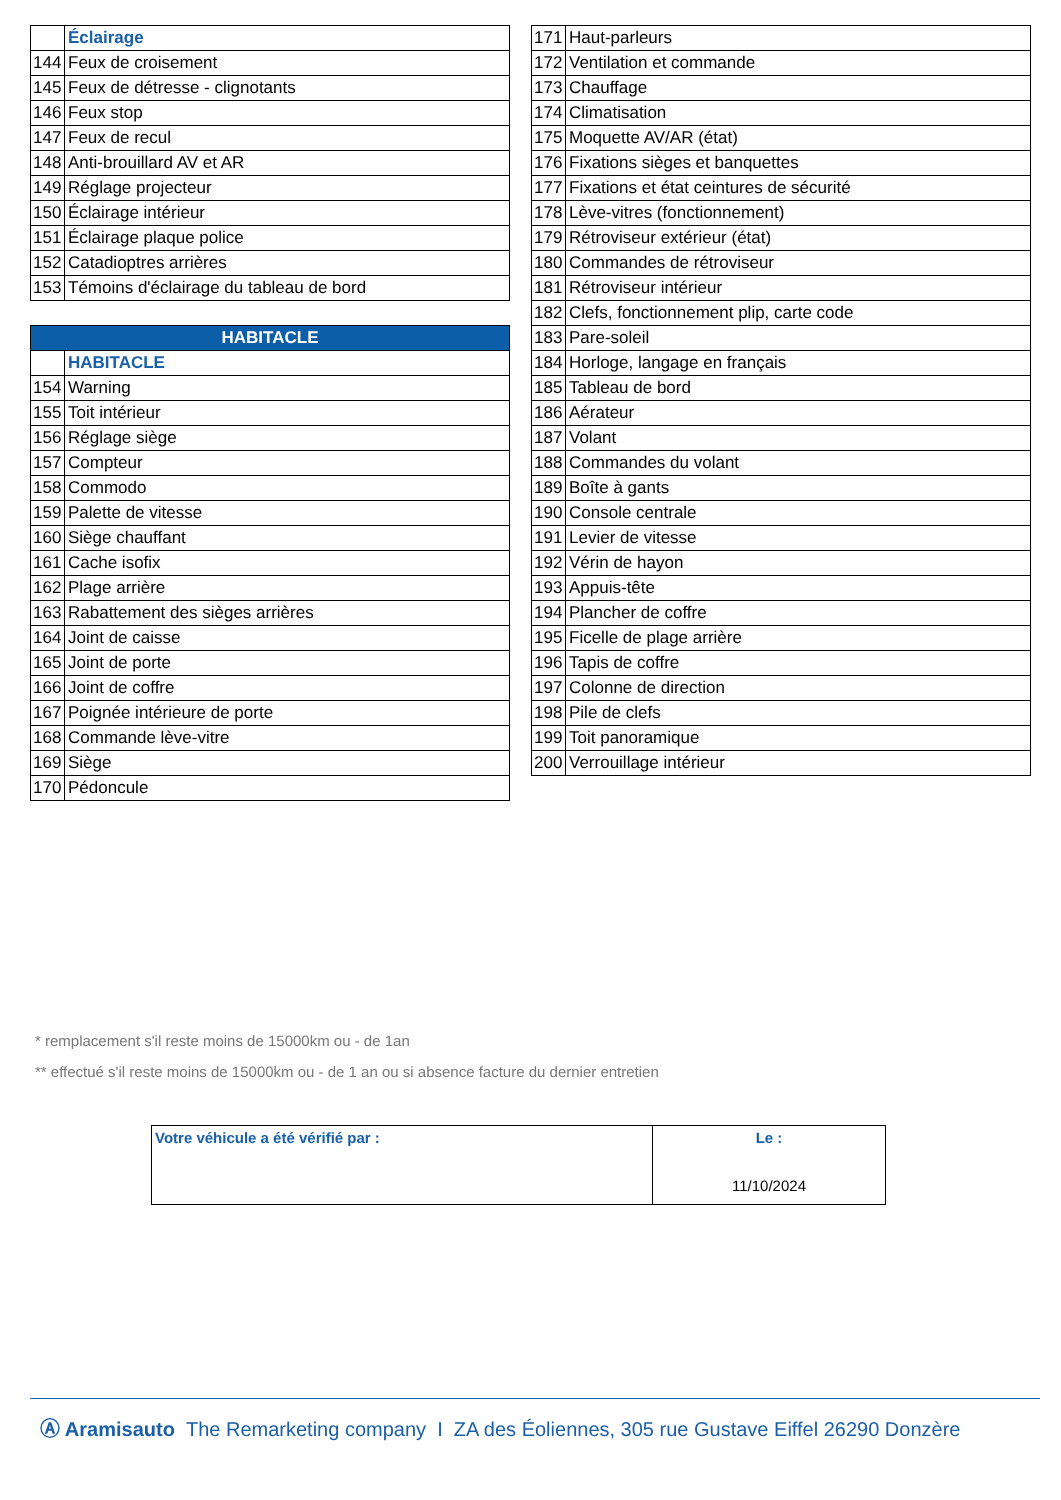| | Éclairage |
| 144 | Feux de croisement |
| 145 | Feux de détresse - clignotants |
| 146 | Feux stop |
| 147 | Feux de recul |
| 148 | Anti-brouillard AV et AR |
| 149 | Réglage projecteur |
| 150 | Éclairage intérieur |
| 151 | Éclairage plaque police |
| 152 | Catadioptres arrières |
| 153 | Témoins d'éclairage du tableau de bord |
| HABITACLE | |
| --- | --- |
| | HABITACLE |
| 154 | Warning |
| 155 | Toit intérieur |
| 156 | Réglage siège |
| 157 | Compteur |
| 158 | Commodo |
| 159 | Palette de vitesse |
| 160 | Siège chauffant |
| 161 | Cache isofix |
| 162 | Plage arrière |
| 163 | Rabattement des sièges arrières |
| 164 | Joint de caisse |
| 165 | Joint de porte |
| 166 | Joint de coffre |
| 167 | Poignée intérieure de porte |
| 168 | Commande lève-vitre |
| 169 | Siège |
| 170 | Pédoncule |
| 171 | Haut-parleurs |
| 172 | Ventilation et commande |
| 173 | Chauffage |
| 174 | Climatisation |
| 175 | Moquette AV/AR (état) |
| 176 | Fixations sièges et banquettes |
| 177 | Fixations et état ceintures de sécurité |
| 178 | Lève-vitres (fonctionnement) |
| 179 | Rétroviseur extérieur (état) |
| 180 | Commandes de rétroviseur |
| 181 | Rétroviseur intérieur |
| 182 | Clefs, fonctionnement plip, carte code |
| 183 | Pare-soleil |
| 184 | Horloge, langage en français |
| 185 | Tableau de bord |
| 186 | Aérateur |
| 187 | Volant |
| 188 | Commandes du volant |
| 189 | Boîte à gants |
| 190 | Console centrale |
| 191 | Levier de vitesse |
| 192 | Vérin de hayon |
| 193 | Appuis-tête |
| 194 | Plancher de coffre |
| 195 | Ficelle de plage arrière |
| 196 | Tapis de coffre |
| 197 | Colonne de direction |
| 198 | Pile de clefs |
| 199 | Toit panoramique |
| 200 | Verrouillage intérieur |
* remplacement s'il reste moins de 15000km ou - de 1an
** effectué s'il reste moins de 15000km ou - de 1 an ou si absence facture du dernier entretien
| Votre véhicule a été vérifié par : | Le : 11/10/2024 |
Ⓐ Aramisauto The Remarketing company I ZA des Éoliennes, 305 rue Gustave Eiffel 26290 Donzère